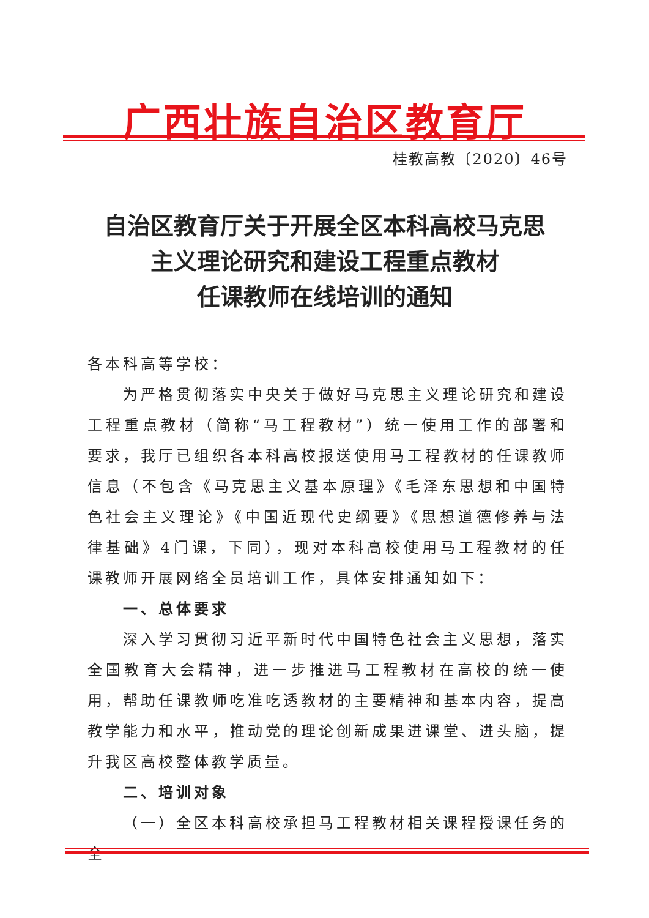广西壮族自治区教育厅
桂教高教〔2020〕46号
自治区教育厅关于开展全区本科高校马克思
主义理论研究和建设工程重点教材
任课教师在线培训的通知
各本科高等学校：
为严格贯彻落实中央关于做好马克思主义理论研究和建设工程重点教材（简称“马工程教材”）统一使用工作的部署和要求，我厅已组织各本科高校报送使用马工程教材的任课教师信息（不包含《马克思主义基本原理》《毛泽东思想和中国特色社会主义理论》《中国近现代史纲要》《思想道德修养与法律基础》4门课，下同），现对本科高校使用马工程教材的任课教师开展网络全员培训工作，具体安排通知如下：
一、总体要求
深入学习贯彻习近平新时代中国特色社会主义思想，落实全国教育大会精神，进一步推进马工程教材在高校的统一使用，帮助任课教师吃准吃透教材的主要精神和基本内容，提高教学能力和水平，推动党的理论创新成果进课堂、进头脑，提升我区高校整体教学质量。
二、培训对象
（一）全区本科高校承担马工程教材相关课程授课任务的全